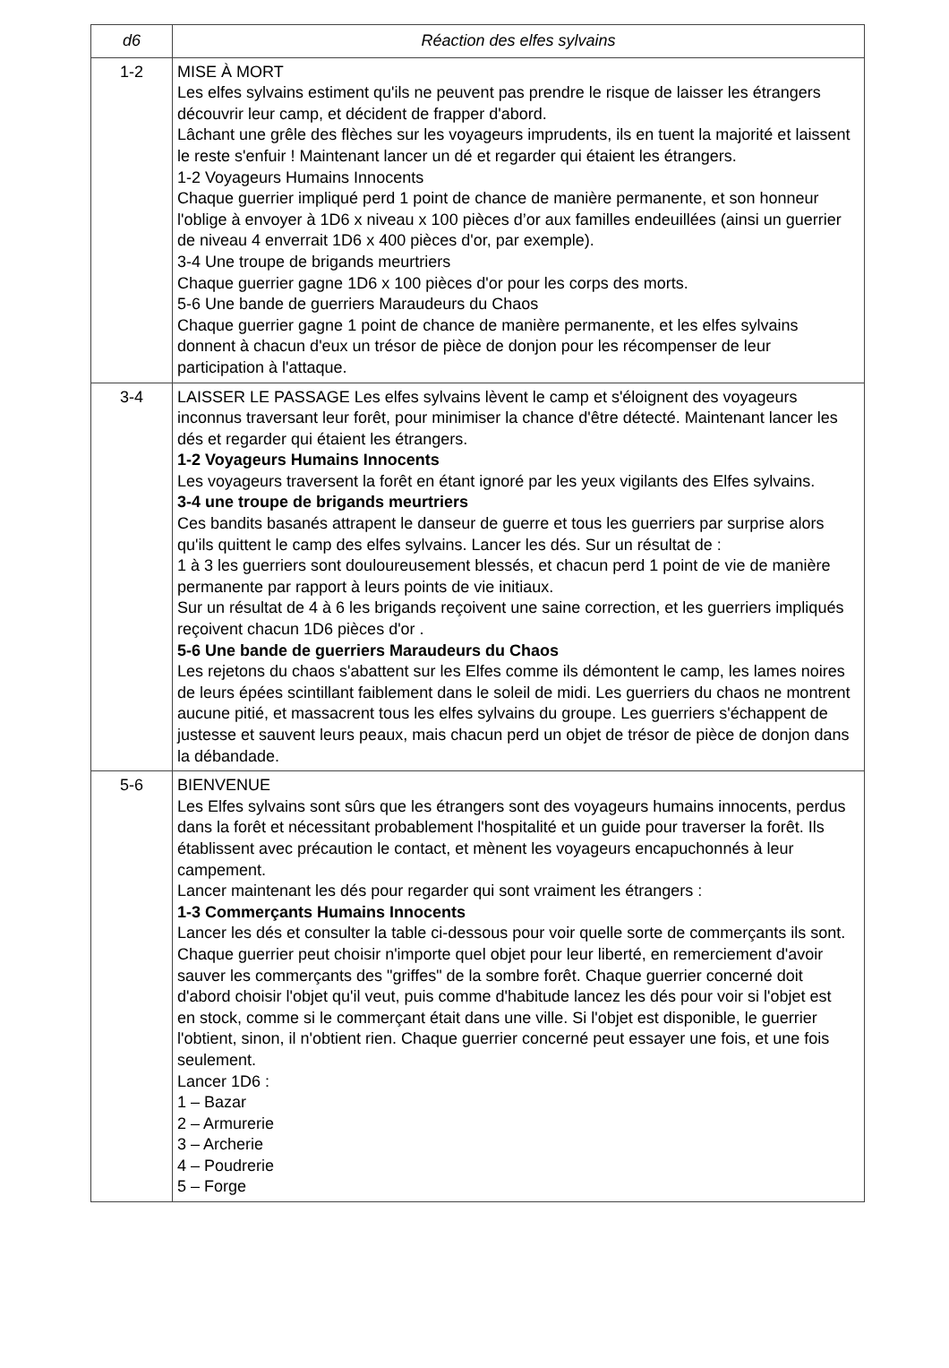| d6 | Réaction des elfes sylvains |
| --- | --- |
| 1-2 | MISE À MORT Les elfes sylvains estiment qu'ils ne peuvent pas prendre le risque de laisser les étrangers découvrir leur camp, et décident de frapper d'abord. Lâchant une grêle des flèches sur les voyageurs imprudents, ils en tuent la majorité et laissent le reste s'enfuir ! Maintenant lancer un dé et regarder qui étaient les étrangers. 1-2 Voyageurs Humains Innocents Chaque guerrier impliqué perd 1 point de chance de manière permanente, et son honneur l'oblige à envoyer à 1D6 x niveau x 100 pièces d’or aux familles endeuillées (ainsi un guerrier de niveau 4 enverrait 1D6 x 400 pièces d'or, par exemple). 3-4 Une troupe de brigands meurtriers Chaque guerrier gagne 1D6 x 100 pièces d'or pour les corps des morts. 5-6 Une bande de guerriers Maraudeurs du Chaos Chaque guerrier gagne 1 point de chance de manière permanente, et les elfes sylvains donnent à chacun d'eux un trésor de pièce de donjon pour les récompenser de leur participation à l'attaque. |
| 3-4 | LAISSER LE PASSAGE Les elfes sylvains lèvent le camp et s'éloignent des voyageurs inconnus traversant leur forêt, pour minimiser la chance d'être détecté. Maintenant lancer les dés et regarder qui étaient les étrangers. 1-2 Voyageurs Humains Innocents Les voyageurs traversent la forêt en étant ignoré par les yeux vigilants des Elfes sylvains. 3-4 une troupe de brigands meurtriers Ces bandits basanés attrapent le danseur de guerre et tous les guerriers par surprise alors qu'ils quittent le camp des elfes sylvains. Lancer les dés. Sur un résultat de : 1 à 3 les guerriers sont douloureusement blessés, et chacun perd 1 point de vie de manière permanente par rapport à leurs points de vie initiaux. Sur un résultat de 4 à 6 les brigands reçoivent une saine correction, et les guerriers impliqués reçoivent chacun 1D6 pièces d'or . 5-6 Une bande de guerriers Maraudeurs du Chaos Les rejetons du chaos s'abattent sur les Elfes comme ils démontent le camp, les lames noires de leurs épées scintillant faiblement dans le soleil de midi. Les guerriers du chaos ne montrent aucune pitié, et massacrent tous les elfes sylvains du groupe. Les guerriers s'échappent de justesse et sauvent leurs peaux, mais chacun perd un objet de trésor de pièce de donjon dans la débandade. |
| 5-6 | BIENVENUE Les Elfes sylvains sont sûrs que les étrangers sont des voyageurs humains innocents, perdus dans la forêt et nécessitant probablement l'hospitalité et un guide pour traverser la forêt. Ils établissent avec précaution le contact, et mènent les voyageurs encapuchonnés à leur campement. Lancer maintenant les dés pour regarder qui sont vraiment les étrangers : 1-3 Commerçants Humains Innocents Lancer les dés et consulter la table ci-dessous pour voir quelle sorte de commerçants ils sont. Chaque guerrier peut choisir n'importe quel objet pour leur liberté, en remerciement d'avoir sauver les commerçants des "griffes" de la sombre forêt. Chaque guerrier concerné doit d'abord choisir l'objet qu'il veut, puis comme d'habitude lancez les dés pour voir si l'objet est en stock, comme si le commerçant était dans une ville. Si l'objet est disponible, le guerrier l'obtient, sinon, il n'obtient rien. Chaque guerrier concerné peut essayer une fois, et une fois seulement. Lancer 1D6 : 1 – Bazar 2 – Armurerie 3 – Archerie 4 – Poudrerie 5 – Forge |